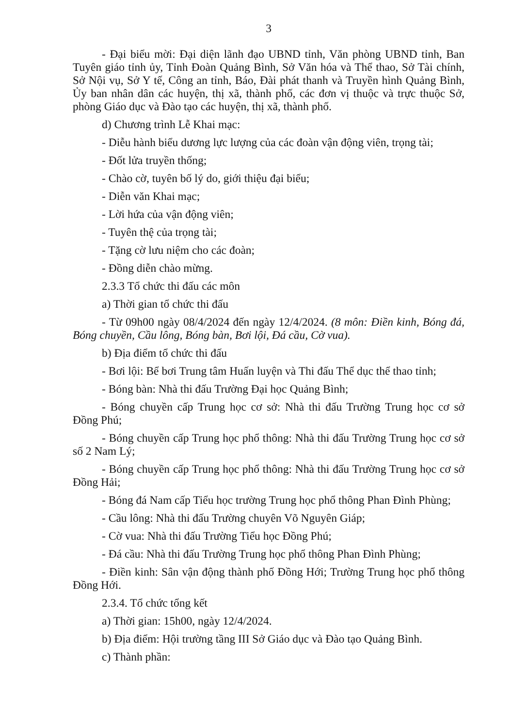3
- Đại biểu mời: Đại diện lãnh đạo UBND tỉnh, Văn phòng UBND tỉnh, Ban Tuyên giáo tỉnh ủy, Tỉnh Đoàn Quảng Bình, Sở Văn hóa và Thể thao, Sở Tài chính, Sở Nội vụ, Sở Y tế, Công an tỉnh, Báo, Đài phát thanh và Truyền hình Quảng Bình, Ủy ban nhân dân các huyện, thị xã, thành phố, các đơn vị thuộc và trực thuộc Sở, phòng Giáo dục và Đào tạo các huyện, thị xã, thành phố.
d) Chương trình Lễ Khai mạc:
- Diễu hành biểu dương lực lượng của các đoàn vận động viên, trọng tài;
- Đốt lửa truyền thống;
- Chào cờ, tuyên bố lý do, giới thiệu đại biểu;
- Diễn văn Khai mạc;
- Lời hứa của vận động viên;
- Tuyên thệ của trọng tài;
- Tặng cờ lưu niệm cho các đoàn;
- Đồng diễn chào mừng.
2.3.3 Tổ chức thi đấu các môn
a) Thời gian tổ chức thi đấu
- Từ 09h00 ngày 08/4/2024 đến ngày 12/4/2024. (8 môn: Điền kinh, Bóng đá, Bóng chuyền, Cầu lông, Bóng bàn, Bơi lội, Đá cầu, Cờ vua).
b) Địa điểm tổ chức thi đấu
- Bơi lội: Bể bơi Trung tâm Huấn luyện và Thi đấu Thể dục thể thao tỉnh;
- Bóng bàn: Nhà thi đấu Trường Đại học Quảng Bình;
- Bóng chuyền cấp Trung học cơ sở: Nhà thi đấu Trường Trung học cơ sở Đồng Phú;
- Bóng chuyền cấp Trung học phổ thông: Nhà thi đấu Trường Trung học cơ sở số 2 Nam Lý;
- Bóng chuyền cấp Trung học phổ thông: Nhà thi đấu Trường Trung học cơ sở Đồng Hải;
- Bóng đá Nam cấp Tiểu học trường Trung học phổ thông Phan Đình Phùng;
- Cầu lông: Nhà thi đấu Trường chuyên Võ Nguyên Giáp;
- Cờ vua: Nhà thi đấu Trường Tiểu học Đồng Phú;
- Đá cầu: Nhà thi đấu Trường Trung học phổ thông Phan Đình Phùng;
- Điền kinh: Sân vận động thành phố Đồng Hới; Trường Trung học phổ thông Đồng Hới.
2.3.4. Tổ chức tổng kết
a) Thời gian: 15h00, ngày 12/4/2024.
b) Địa điểm: Hội trường tầng III Sở Giáo dục và Đào tạo Quảng Bình.
c) Thành phần: